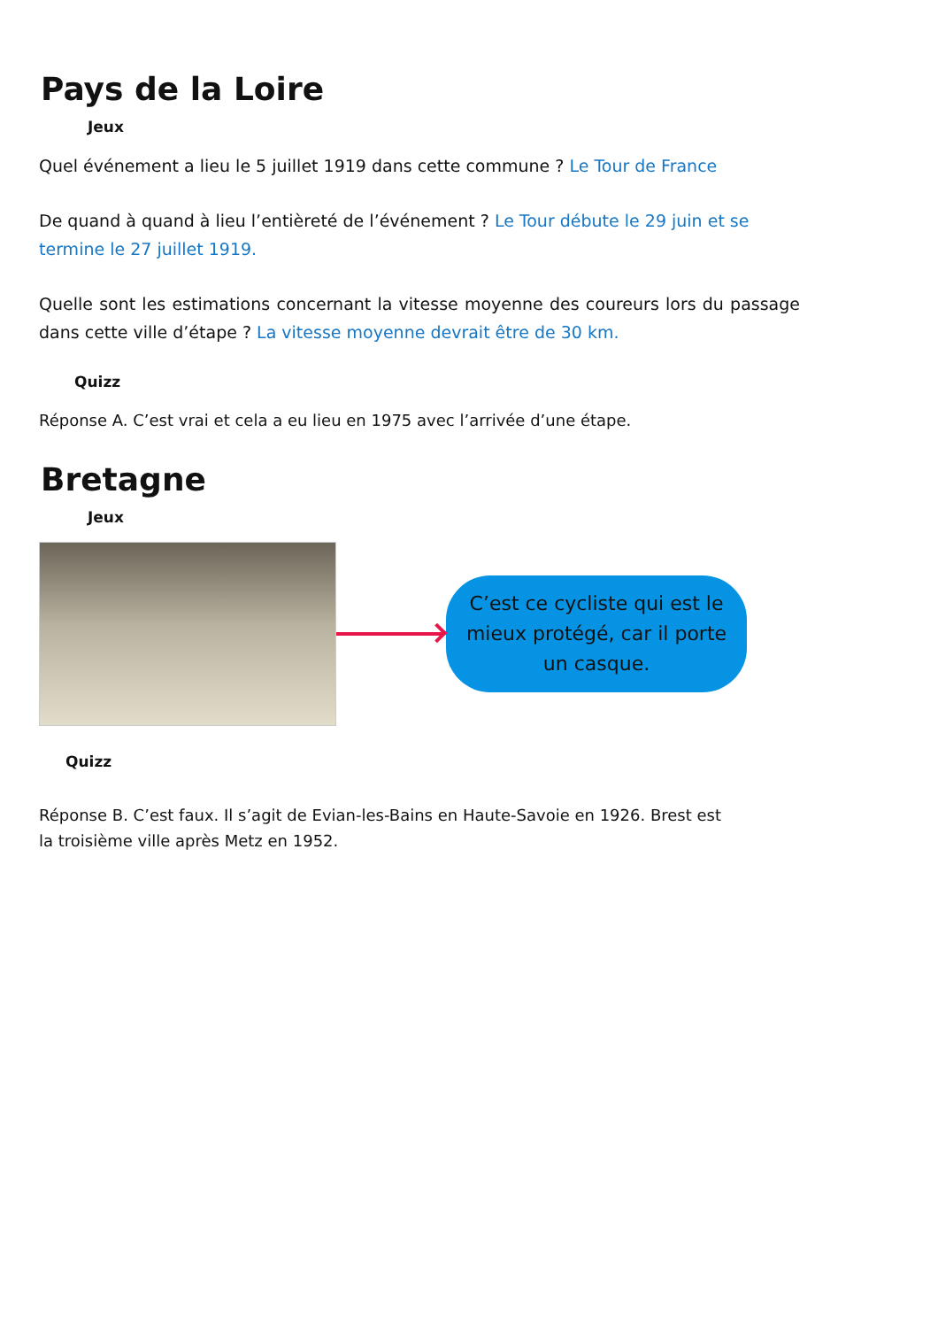Pays de la Loire
Jeux
Quel événement a lieu le 5 juillet 1919 dans cette commune ? Le Tour de France
De quand à quand à lieu l’entièreté de l’événement ? Le Tour débute le 29 juin et se termine le 27 juillet 1919.
Quelle sont les estimations concernant la vitesse moyenne des coureurs lors du passage dans cette ville d’étape ? La vitesse moyenne devrait être de 30 km.
Quizz
Réponse A. C’est vrai et cela a eu lieu en 1975 avec l’arrivée d’une étape.
Bretagne
Jeux
C’est ce cycliste qui est le mieux protégé, car il porte un casque.
Quizz
Réponse B. C’est faux. Il s’agit de Evian-les-Bains en Haute-Savoie en 1926. Brest est la troisième ville après Metz en 1952.